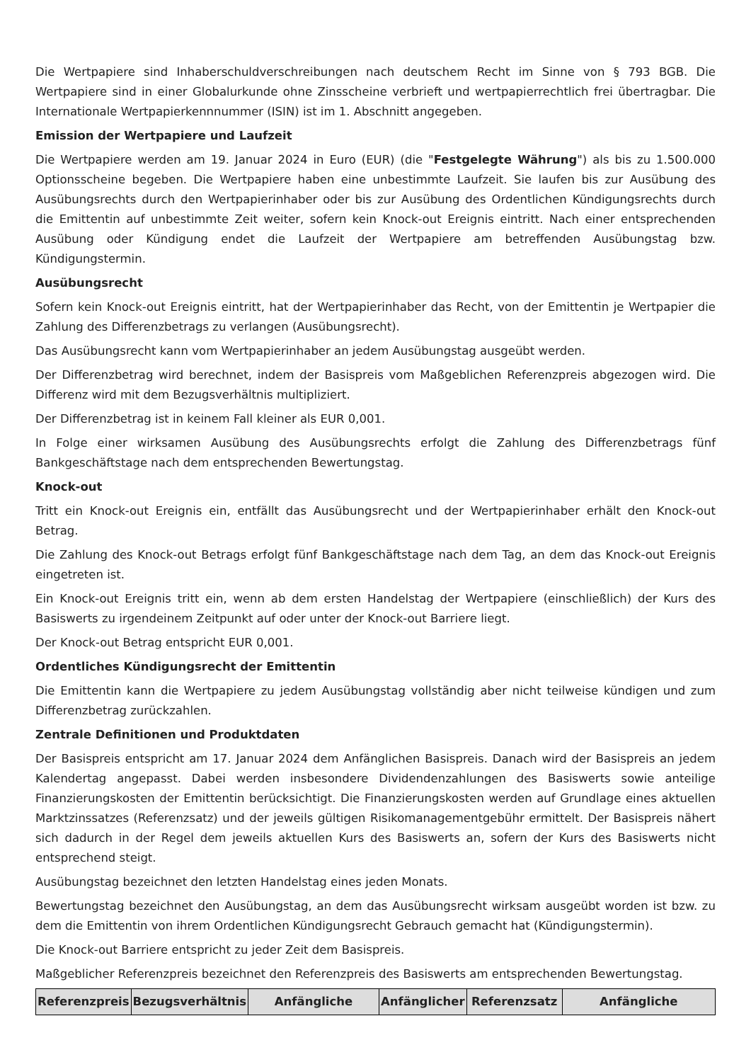Die Wertpapiere sind Inhaberschuldverschreibungen nach deutschem Recht im Sinne von § 793 BGB. Die Wertpapiere sind in einer Globalurkunde ohne Zinsscheine verbrieft und wertpapierrechtlich frei übertragbar. Die Internationale Wertpapierkennnummer (ISIN) ist im 1. Abschnitt angegeben.
Emission der Wertpapiere und Laufzeit
Die Wertpapiere werden am 19. Januar 2024 in Euro (EUR) (die "Festgelegte Währung") als bis zu 1.500.000 Optionsscheine begeben. Die Wertpapiere haben eine unbestimmte Laufzeit. Sie laufen bis zur Ausübung des Ausübungsrechts durch den Wertpapierinhaber oder bis zur Ausübung des Ordentlichen Kündigungsrechts durch die Emittentin auf unbestimmte Zeit weiter, sofern kein Knock-out Ereignis eintritt. Nach einer entsprechenden Ausübung oder Kündigung endet die Laufzeit der Wertpapiere am betreffenden Ausübungstag bzw. Kündigungstermin.
Ausübungsrecht
Sofern kein Knock-out Ereignis eintritt, hat der Wertpapierinhaber das Recht, von der Emittentin je Wertpapier die Zahlung des Differenzbetrags zu verlangen (Ausübungsrecht).
Das Ausübungsrecht kann vom Wertpapierinhaber an jedem Ausübungstag ausgeübt werden.
Der Differenzbetrag wird berechnet, indem der Basispreis vom Maßgeblichen Referenzpreis abgezogen wird. Die Differenz wird mit dem Bezugsverhältnis multipliziert.
Der Differenzbetrag ist in keinem Fall kleiner als EUR 0,001.
In Folge einer wirksamen Ausübung des Ausübungsrechts erfolgt die Zahlung des Differenzbetrags fünf Bankgeschäftstage nach dem entsprechenden Bewertungstag.
Knock-out
Tritt ein Knock-out Ereignis ein, entfällt das Ausübungsrecht und der Wertpapierinhaber erhält den Knock-out Betrag.
Die Zahlung des Knock-out Betrags erfolgt fünf Bankgeschäftstage nach dem Tag, an dem das Knock-out Ereignis eingetreten ist.
Ein Knock-out Ereignis tritt ein, wenn ab dem ersten Handelstag der Wertpapiere (einschließlich) der Kurs des Basiswerts zu irgendeinem Zeitpunkt auf oder unter der Knock-out Barriere liegt.
Der Knock-out Betrag entspricht EUR 0,001.
Ordentliches Kündigungsrecht der Emittentin
Die Emittentin kann die Wertpapiere zu jedem Ausübungstag vollständig aber nicht teilweise kündigen und zum Differenzbetrag zurückzahlen.
Zentrale Definitionen und Produktdaten
Der Basispreis entspricht am 17. Januar 2024 dem Anfänglichen Basispreis. Danach wird der Basispreis an jedem Kalendertag angepasst. Dabei werden insbesondere Dividendenzahlungen des Basiswerts sowie anteilige Finanzierungskosten der Emittentin berücksichtigt. Die Finanzierungskosten werden auf Grundlage eines aktuellen Marktzinssatzes (Referenzsatz) und der jeweils gültigen Risikomanagementgebühr ermittelt. Der Basispreis nähert sich dadurch in der Regel dem jeweils aktuellen Kurs des Basiswerts an, sofern der Kurs des Basiswerts nicht entsprechend steigt.
Ausübungstag bezeichnet den letzten Handelstag eines jeden Monats.
Bewertungstag bezeichnet den Ausübungstag, an dem das Ausübungsrecht wirksam ausgeübt worden ist bzw. zu dem die Emittentin von ihrem Ordentlichen Kündigungsrecht Gebrauch gemacht hat (Kündigungstermin).
Die Knock-out Barriere entspricht zu jeder Zeit dem Basispreis.
Maßgeblicher Referenzpreis bezeichnet den Referenzpreis des Basiswerts am entsprechenden Bewertungstag.
| Referenzpreis | Bezugsverhältnis | Anfängliche | Anfänglicher | Referenzsatz | Anfängliche |
| --- | --- | --- | --- | --- | --- |